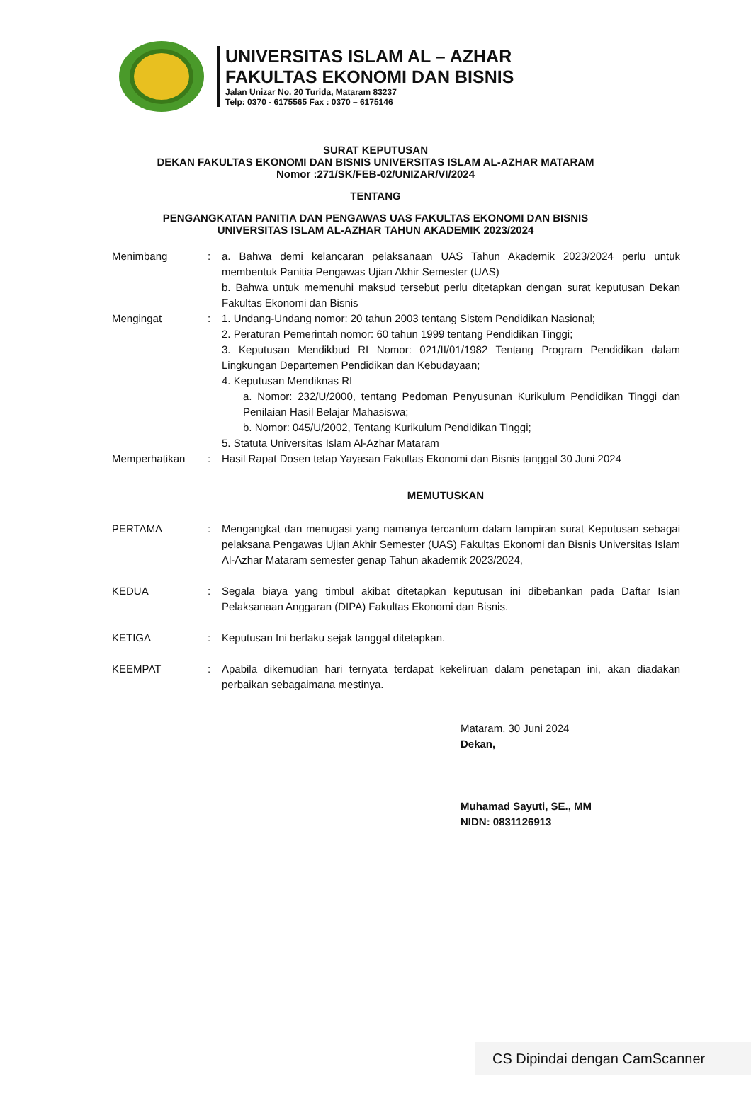UNIVERSITAS ISLAM AL – AZHAR
FAKULTAS EKONOMI DAN BISNIS
Jalan Unizar No. 20 Turida, Mataram 83237
Telp: 0370 - 6175565 Fax : 0370 – 6175146
SURAT KEPUTUSAN
DEKAN FAKULTAS EKONOMI DAN BISNIS UNIVERSITAS ISLAM AL-AZHAR MATARAM
Nomor :271/SK/FEB-02/UNIZAR/VI/2024
TENTANG
PENGANGKATAN PANITIA DAN PENGAWAS UAS FAKULTAS EKONOMI DAN BISNIS
UNIVERSITAS ISLAM AL-AZHAR TAHUN AKADEMIK 2023/2024
Menimbang : a. Bahwa demi kelancaran pelaksanaan UAS Tahun Akademik 2023/2024 perlu untuk membentuk Panitia Pengawas Ujian Akhir Semester (UAS)
b. Bahwa untuk memenuhi maksud tersebut perlu ditetapkan dengan surat keputusan Dekan Fakultas Ekonomi dan Bisnis
Mengingat : 1. Undang-Undang nomor: 20 tahun 2003 tentang Sistem Pendidikan Nasional;
2. Peraturan Pemerintah nomor: 60 tahun 1999 tentang Pendidikan Tinggi;
3. Keputusan Mendikbud RI Nomor: 021/II/01/1982 Tentang Program Pendidikan dalam Lingkungan Departemen Pendidikan dan Kebudayaan;
4. Keputusan Mendiknas RI
a. Nomor: 232/U/2000, tentang Pedoman Penyusunan Kurikulum Pendidikan Tinggi dan Penilaian Hasil Belajar Mahasiswa;
b. Nomor: 045/U/2002, Tentang Kurikulum Pendidikan Tinggi;
5. Statuta Universitas Islam Al-Azhar Mataram
Memperhatikan : Hasil Rapat Dosen tetap Yayasan Fakultas Ekonomi dan Bisnis tanggal 30 Juni 2024
MEMUTUSKAN
PERTAMA : Mengangkat dan menugasi yang namanya tercantum dalam lampiran surat Keputusan sebagai pelaksana Pengawas Ujian Akhir Semester (UAS) Fakultas Ekonomi dan Bisnis Universitas Islam Al-Azhar Mataram semester genap Tahun akademik 2023/2024,
KEDUA : Segala biaya yang timbul akibat ditetapkan keputusan ini dibebankan pada Daftar Isian Pelaksanaan Anggaran (DIPA) Fakultas Ekonomi dan Bisnis.
KETIGA : Keputusan Ini berlaku sejak tanggal ditetapkan.
KEEMPAT : Apabila dikemudian hari ternyata terdapat kekeliruan dalam penetapan ini, akan diadakan perbaikan sebagaimana mestinya.
Mataram, 30 Juni 2024
Dekan,
Muhamad Sayuti, SE., MM
NIDN: 0831126913
CS Dipindai dengan CamScanner